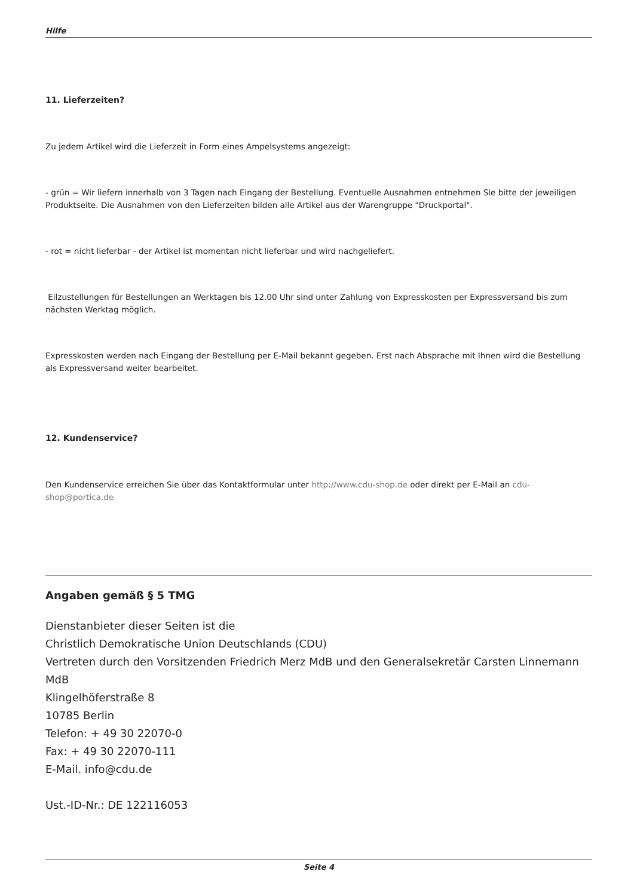Hilfe
11. Lieferzeiten?
Zu jedem Artikel wird die Lieferzeit in Form eines Ampelsystems angezeigt:
- grün = Wir liefern innerhalb von 3 Tagen nach Eingang der Bestellung. Eventuelle Ausnahmen entnehmen Sie bitte der jeweiligen Produktseite. Die Ausnahmen von den Lieferzeiten bilden alle Artikel aus der Warengruppe "Druckportal".
- rot = nicht lieferbar - der Artikel ist momentan nicht lieferbar und wird nachgeliefert.
Eilzustellungen für Bestellungen an Werktagen bis 12.00 Uhr sind unter Zahlung von Expresskosten per Expressversand bis zum nächsten Werktag möglich.
Expresskosten werden nach Eingang der Bestellung per E-Mail bekannt gegeben. Erst nach Absprache mit Ihnen wird die Bestellung als Expressversand weiter bearbeitet.
12. Kundenservice?
Den Kundenservice erreichen Sie über das Kontaktformular unter http://www.cdu-shop.de oder direkt per E-Mail an cdu-shop@portica.de
Angaben gemäß § 5 TMG
Dienstanbieter dieser Seiten ist die
Christlich Demokratische Union Deutschlands (CDU)
Vertreten durch den Vorsitzenden Friedrich Merz MdB und den Generalsekretär Carsten Linnemann MdB
Klingelhöferstraße 8
10785 Berlin
Telefon: + 49 30 22070-0
Fax: + 49 30 22070-111
E-Mail. info@cdu.de
Ust.-ID-Nr.: DE 122116053
Seite 4